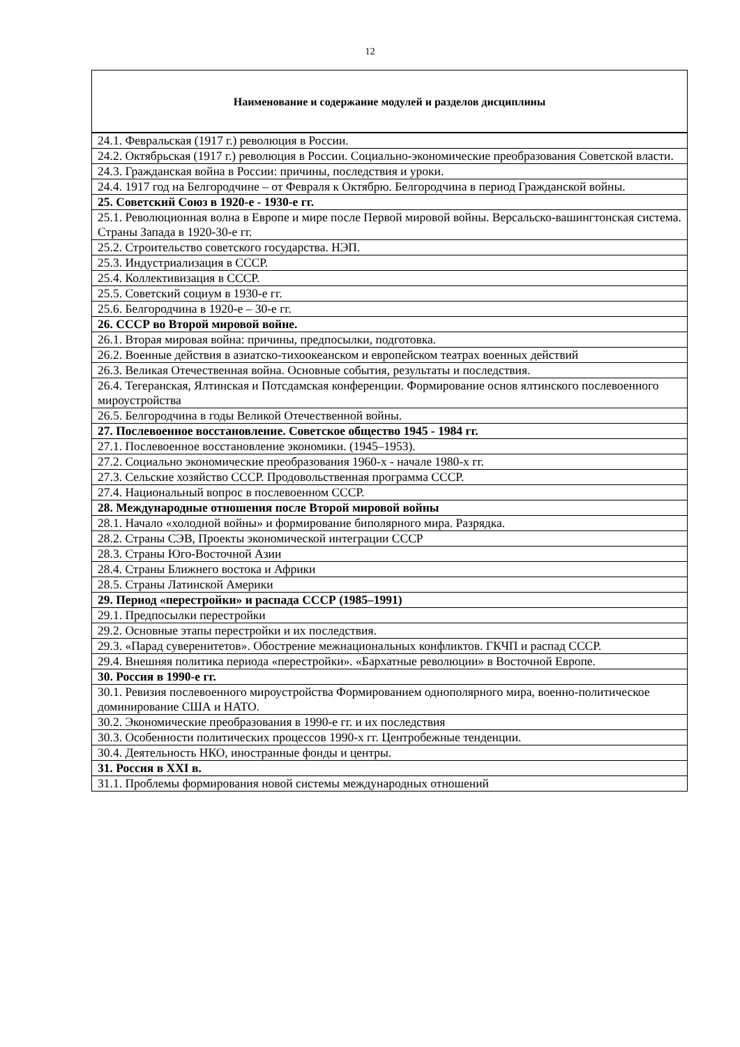12
| Наименование и содержание модулей и разделов дисциплины |
| --- |
| 24.1. Февральская (1917 г.) революция в России. |
| 24.2. Октябрьская (1917 г.) революция в России. Социально-экономические преобразования Советской власти. |
| 24.3. Гражданская война в России: причины, последствия и уроки. |
| 24.4. 1917 год на Белгородчине – от Февраля к Октябрю. Белгородчина в период Гражданской войны. |
| 25. Советский Союз в 1920-е - 1930-е гг. |
| 25.1. Революционная волна в Европе и мире после Первой мировой войны. Версальско-вашингтонская система. Страны Запада в 1920-30-е гг. |
| 25.2. Строительство советского государства. НЭП. |
| 25.3. Индустриализация в СССР. |
| 25.4. Коллективизация в СССР. |
| 25.5. Советский социум в 1930-е гг. |
| 25.6. Белгородчина в 1920-е – 30-е гг. |
| 26. СССР во Второй мировой войне. |
| 26.1. Вторая мировая война: причины, предпосылки, подготовка. |
| 26.2. Военные действия в азиатско-тихоокеанском и европейском театрах военных действий |
| 26.3. Великая Отечественная война. Основные события, результаты и последствия. |
| 26.4. Тегеранская, Ялтинская и Потсдамская конференции. Формирование основ ялтинского послевоенного мироустройства |
| 26.5. Белгородчина в годы Великой Отечественной войны. |
| 27. Послевоенное восстановление. Советское общество 1945 - 1984 гг. |
| 27.1. Послевоенное восстановление экономики. (1945–1953). |
| 27.2. Социально экономические преобразования 1960-х - начале 1980-х гг. |
| 27.3. Сельские хозяйство СССР. Продовольственная программа СССР. |
| 27.4. Национальный вопрос в послевоенном СССР. |
| 28. Международные отношения после Второй мировой войны |
| 28.1. Начало «холодной войны» и формирование биполярного мира. Разрядка. |
| 28.2. Страны СЭВ, Проекты экономической интеграции СССР |
| 28.3. Страны Юго-Восточной Азии |
| 28.4. Страны Ближнего востока и Африки |
| 28.5. Страны Латинской Америки |
| 29. Период «перестройки» и распада СССР (1985–1991) |
| 29.1. Предпосылки перестройки |
| 29.2. Основные этапы перестройки и их последствия. |
| 29.3. «Парад суверенитетов». Обострение межнациональных конфликтов. ГКЧП и распад СССР. |
| 29.4. Внешняя политика периода «перестройки». «Бархатные революции» в Восточной Европе. |
| 30. Россия в 1990-е гг. |
| 30.1. Ревизия послевоенного мироустройства Формированием однополярного мира, военно-политическое доминирование США и НАТО. |
| 30.2. Экономические преобразования в 1990-е гг. и их последствия |
| 30.3. Особенности политических процессов 1990-х гг. Центробежные тенденции. |
| 30.4. Деятельность НКО, иностранные фонды и центры. |
| 31. Россия в XXI в. |
| 31.1. Проблемы формирования новой системы международных отношений |